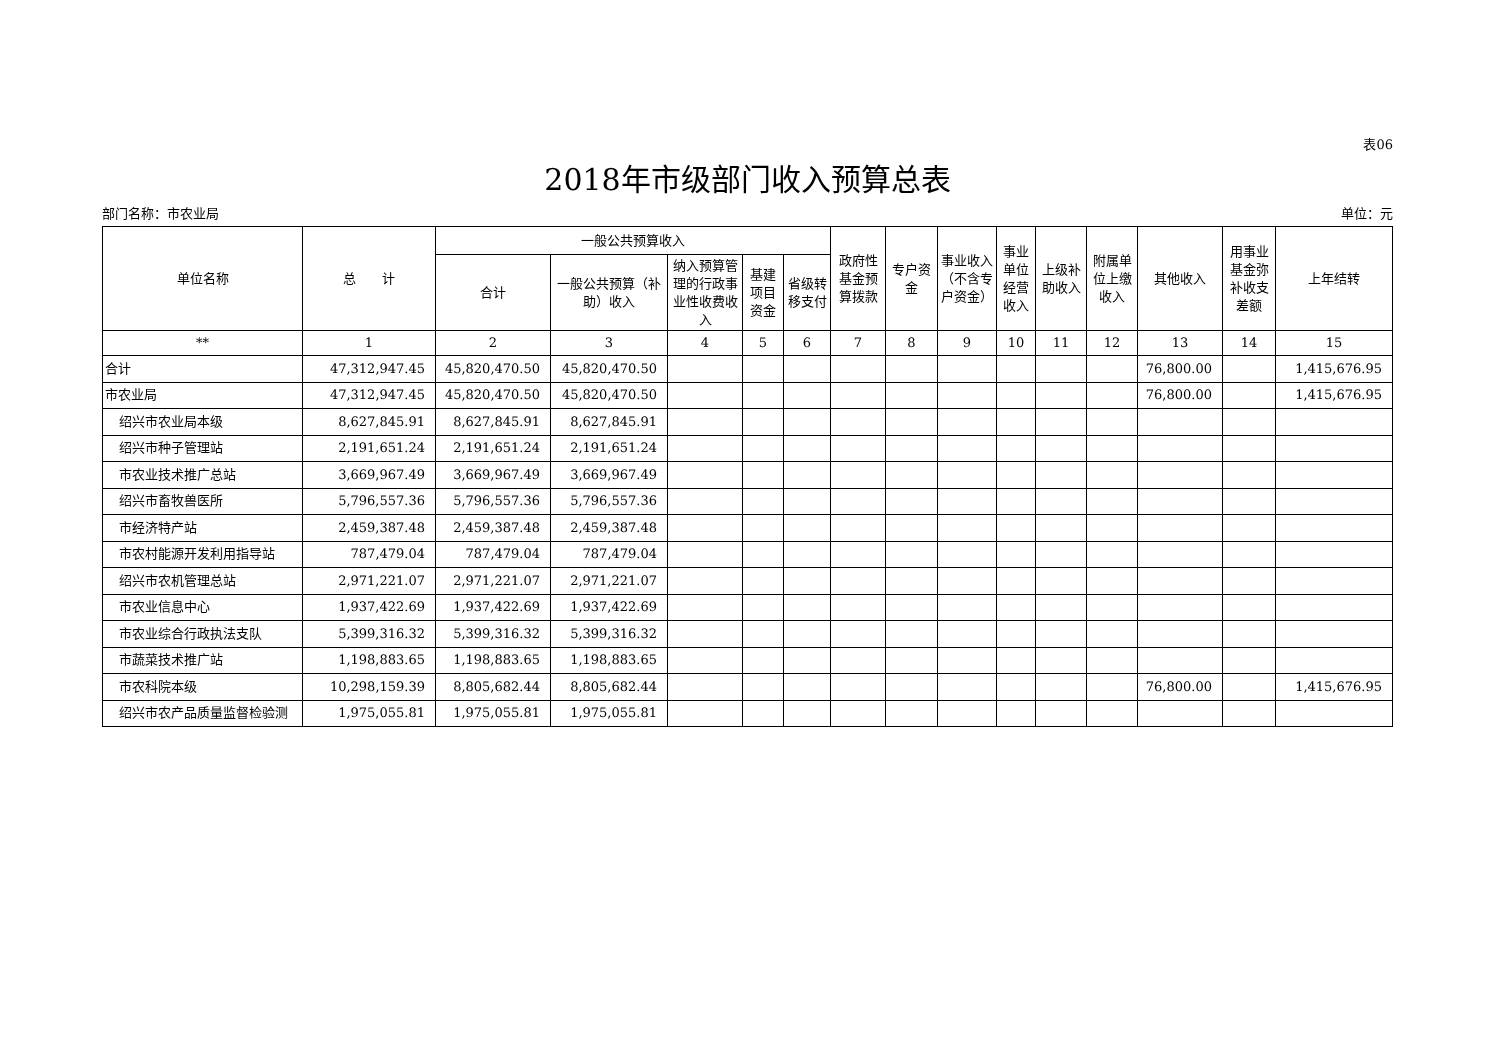表06
2018年市级部门收入预算总表
部门名称：市农业局 单位：元
| 单位名称 | 总 计 | 一般公共预算收入 | | | | | 政府性基金预算拨款 | 专户资金 | 事业收入（不含专户资金） | 事业单位经营收入 | 上级补助收入 | 附属单位上缴收入 | 其他收入 | 用事业基金弥补收支差额 | 上年结转 |
| --- | --- | --- | --- | --- | --- | --- | --- | --- | --- | --- | --- | --- | --- | --- | --- |
| | | 合计 | 一般公共预算（补助）收入 | 纳入预算管理的行政事业性收费收入 | 基建项目资金 | 省级转移支付 | | | | | | | | | |
| ** | 1 | 2 | 3 | 4 | 5 | 6 | 7 | 8 | 9 | 10 | 11 | 12 | 13 | 14 | 15 |
| 合计 | 47,312,947.45 | 45,820,470.50 | 45,820,470.50 | | | | | | | | | | 76,800.00 | | 1,415,676.95 |
| 市农业局 | 47,312,947.45 | 45,820,470.50 | 45,820,470.50 | | | | | | | | | | 76,800.00 | | 1,415,676.95 |
| 绍兴市农业局本级 | 8,627,845.91 | 8,627,845.91 | 8,627,845.91 | | | | | | | | | | | | |
| 绍兴市种子管理站 | 2,191,651.24 | 2,191,651.24 | 2,191,651.24 | | | | | | | | | | | | |
| 市农业技术推广总站 | 3,669,967.49 | 3,669,967.49 | 3,669,967.49 | | | | | | | | | | | | |
| 绍兴市畜牧兽医所 | 5,796,557.36 | 5,796,557.36 | 5,796,557.36 | | | | | | | | | | | | |
| 市经济特产站 | 2,459,387.48 | 2,459,387.48 | 2,459,387.48 | | | | | | | | | | | | |
| 市农村能源开发利用指导站 | 787,479.04 | 787,479.04 | 787,479.04 | | | | | | | | | | | | |
| 绍兴市农机管理总站 | 2,971,221.07 | 2,971,221.07 | 2,971,221.07 | | | | | | | | | | | | |
| 市农业信息中心 | 1,937,422.69 | 1,937,422.69 | 1,937,422.69 | | | | | | | | | | | | |
| 市农业综合行政执法支队 | 5,399,316.32 | 5,399,316.32 | 5,399,316.32 | | | | | | | | | | | | |
| 市蔬菜技术推广站 | 1,198,883.65 | 1,198,883.65 | 1,198,883.65 | | | | | | | | | | | | |
| 市农科院本级 | 10,298,159.39 | 8,805,682.44 | 8,805,682.44 | | | | | | | | | | 76,800.00 | | 1,415,676.95 |
| 绍兴市农产品质量监督检验测 | 1,975,055.81 | 1,975,055.81 | 1,975,055.81 | | | | | | | | | | | | |